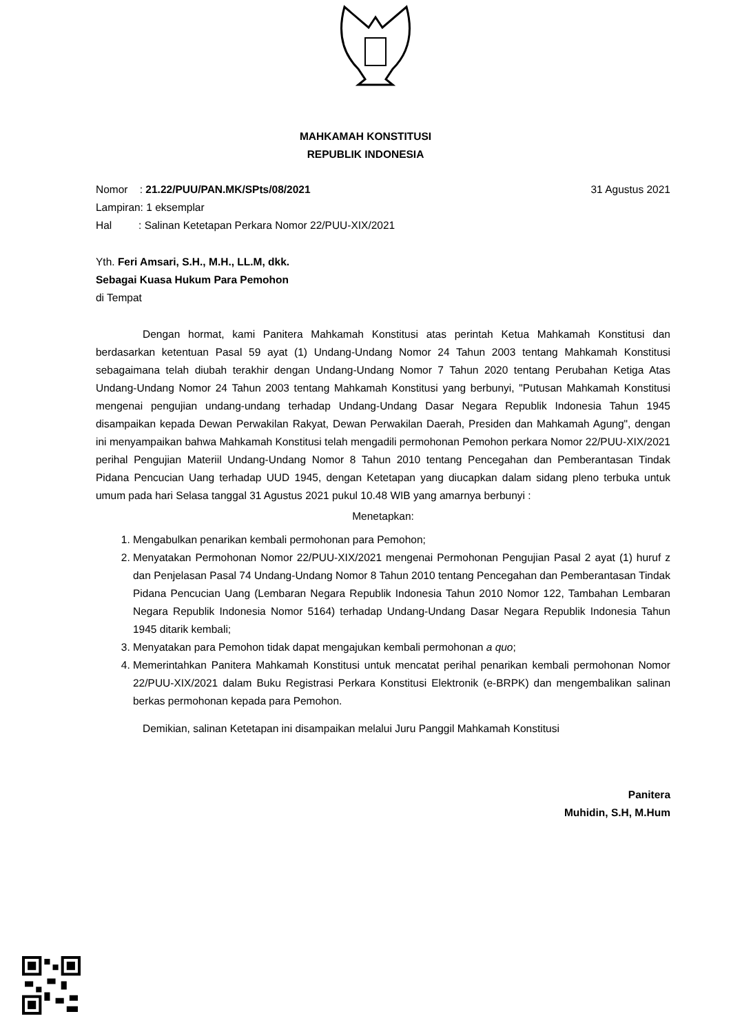MAHKAMAH KONSTITUSI
REPUBLIK INDONESIA
Nomor : 21.22/PUU/PAN.MK/SPts/08/2021 31 Agustus 2021
Lampiran: 1 eksemplar
Hal : Salinan Ketetapan Perkara Nomor 22/PUU-XIX/2021
Yth. Feri Amsari, S.H., M.H., LL.M, dkk.
Sebagai Kuasa Hukum Para Pemohon
di Tempat
Dengan hormat, kami Panitera Mahkamah Konstitusi atas perintah Ketua Mahkamah Konstitusi dan berdasarkan ketentuan Pasal 59 ayat (1) Undang-Undang Nomor 24 Tahun 2003 tentang Mahkamah Konstitusi sebagaimana telah diubah terakhir dengan Undang-Undang Nomor 7 Tahun 2020 tentang Perubahan Ketiga Atas Undang-Undang Nomor 24 Tahun 2003 tentang Mahkamah Konstitusi yang berbunyi, "Putusan Mahkamah Konstitusi mengenai pengujian undang-undang terhadap Undang-Undang Dasar Negara Republik Indonesia Tahun 1945 disampaikan kepada Dewan Perwakilan Rakyat, Dewan Perwakilan Daerah, Presiden dan Mahkamah Agung", dengan ini menyampaikan bahwa Mahkamah Konstitusi telah mengadili permohonan Pemohon perkara Nomor 22/PUU-XIX/2021 perihal Pengujian Materiil Undang-Undang Nomor 8 Tahun 2010 tentang Pencegahan dan Pemberantasan Tindak Pidana Pencucian Uang terhadap UUD 1945, dengan Ketetapan yang diucapkan dalam sidang pleno terbuka untuk umum pada hari Selasa tanggal 31 Agustus 2021 pukul 10.48 WIB yang amarnya berbunyi :
Menetapkan:
1. Mengabulkan penarikan kembali permohonan para Pemohon;
2. Menyatakan Permohonan Nomor 22/PUU-XIX/2021 mengenai Permohonan Pengujian Pasal 2 ayat (1) huruf z dan Penjelasan Pasal 74 Undang-Undang Nomor 8 Tahun 2010 tentang Pencegahan dan Pemberantasan Tindak Pidana Pencucian Uang (Lembaran Negara Republik Indonesia Tahun 2010 Nomor 122, Tambahan Lembaran Negara Republik Indonesia Nomor 5164) terhadap Undang-Undang Dasar Negara Republik Indonesia Tahun 1945 ditarik kembali;
3. Menyatakan para Pemohon tidak dapat mengajukan kembali permohonan a quo;
4. Memerintahkan Panitera Mahkamah Konstitusi untuk mencatat perihal penarikan kembali permohonan Nomor 22/PUU-XIX/2021 dalam Buku Registrasi Perkara Konstitusi Elektronik (e-BRPK) dan mengembalikan salinan berkas permohonan kepada para Pemohon.
Demikian, salinan Ketetapan ini disampaikan melalui Juru Panggil Mahkamah Konstitusi
Panitera
Muhidin, S.H, M.Hum